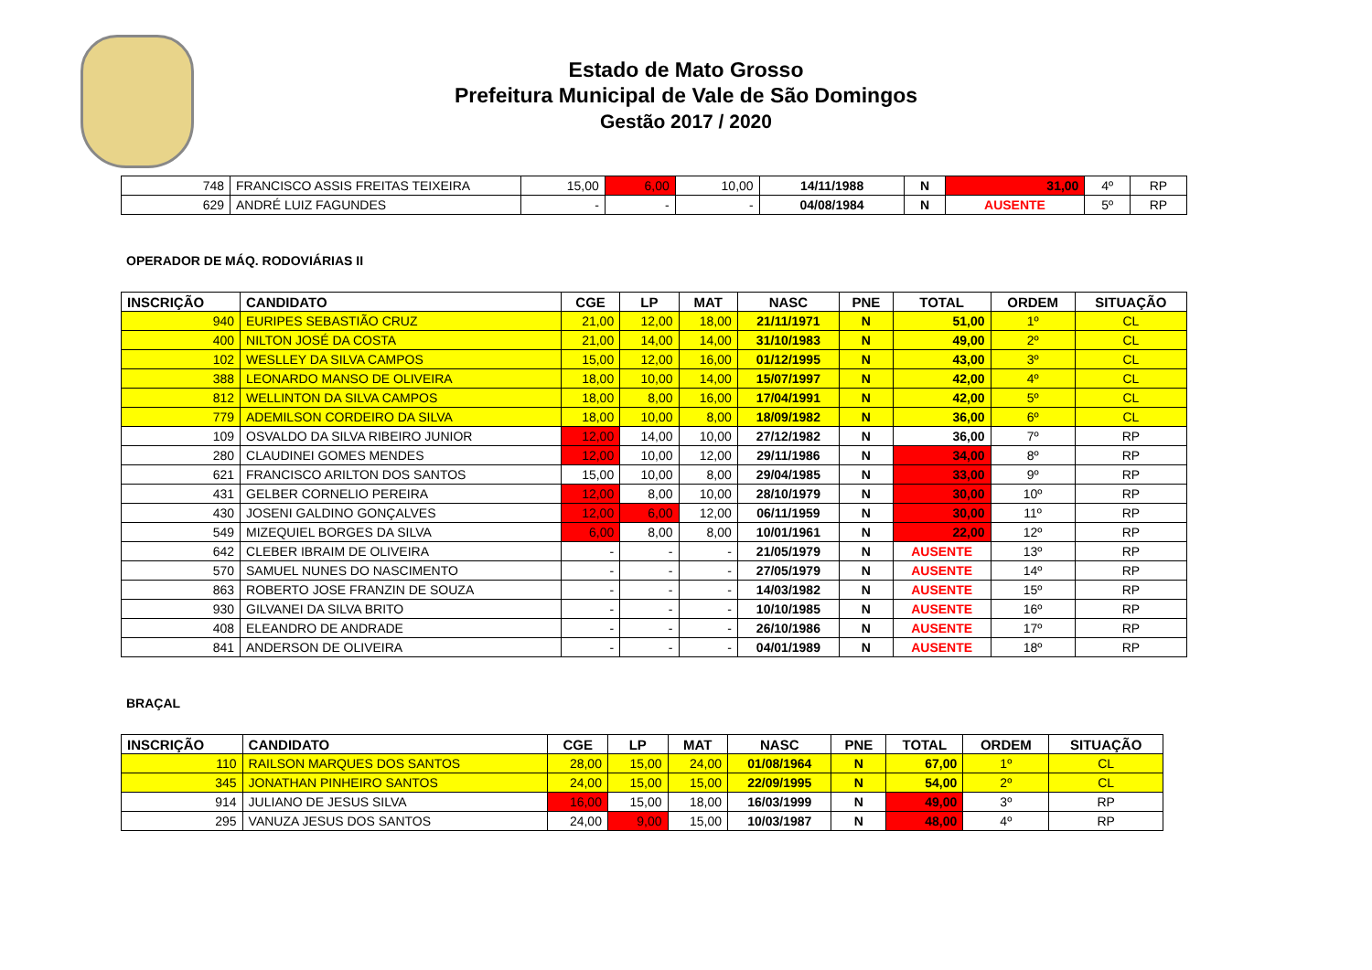Estado de Mato Grosso
Prefeitura Municipal de Vale de São Domingos
Gestão 2017 / 2020
| 748 | FRANCISCO ASSIS FREITAS TEIXEIRA | 15,00 | 6,00 | 10,00 | 14/11/1988 | N | 31,00 | 4º | RP |
| 629 | ANDRÉ LUIZ FAGUNDES | - | - | - | 04/08/1984 | N | AUSENTE | 5º | RP |
OPERADOR DE MÁQ. RODOVIÁRIAS II
| INSCRIÇÃO | CANDIDATO | CGE | LP | MAT | NASC | PNE | TOTAL | ORDEM | SITUAÇÃO |
| --- | --- | --- | --- | --- | --- | --- | --- | --- | --- |
| 940 | EURIPES SEBASTIÃO CRUZ | 21,00 | 12,00 | 18,00 | 21/11/1971 | N | 51,00 | 1º | CL |
| 400 | NILTON JOSÉ DA COSTA | 21,00 | 14,00 | 14,00 | 31/10/1983 | N | 49,00 | 2º | CL |
| 102 | WESLLEY DA SILVA CAMPOS | 15,00 | 12,00 | 16,00 | 01/12/1995 | N | 43,00 | 3º | CL |
| 388 | LEONARDO MANSO DE OLIVEIRA | 18,00 | 10,00 | 14,00 | 15/07/1997 | N | 42,00 | 4º | CL |
| 812 | WELLINTON DA SILVA CAMPOS | 18,00 | 8,00 | 16,00 | 17/04/1991 | N | 42,00 | 5º | CL |
| 779 | ADEMILSON CORDEIRO DA SILVA | 18,00 | 10,00 | 8,00 | 18/09/1982 | N | 36,00 | 6º | CL |
| 109 | OSVALDO DA SILVA RIBEIRO JUNIOR | 12,00 | 14,00 | 10,00 | 27/12/1982 | N | 36,00 | 7º | RP |
| 280 | CLAUDINEI GOMES MENDES | 12,00 | 10,00 | 12,00 | 29/11/1986 | N | 34,00 | 8º | RP |
| 621 | FRANCISCO ARILTON DOS SANTOS | 15,00 | 10,00 | 8,00 | 29/04/1985 | N | 33,00 | 9º | RP |
| 431 | GELBER CORNELIO PEREIRA | 12,00 | 8,00 | 10,00 | 28/10/1979 | N | 30,00 | 10º | RP |
| 430 | JOSENI GALDINO GONÇALVES | 12,00 | 6,00 | 12,00 | 06/11/1959 | N | 30,00 | 11º | RP |
| 549 | MIZEQUIEL BORGES DA SILVA | 6,00 | 8,00 | 8,00 | 10/01/1961 | N | 22,00 | 12º | RP |
| 642 | CLEBER IBRAIM DE OLIVEIRA | - | - | - | 21/05/1979 | N | AUSENTE | 13º | RP |
| 570 | SAMUEL NUNES DO NASCIMENTO | - | - | - | 27/05/1979 | N | AUSENTE | 14º | RP |
| 863 | ROBERTO JOSE FRANZIN DE SOUZA | - | - | - | 14/03/1982 | N | AUSENTE | 15º | RP |
| 930 | GILVANEI DA SILVA BRITO | - | - | - | 10/10/1985 | N | AUSENTE | 16º | RP |
| 408 | ELEANDRO DE ANDRADE | - | - | - | 26/10/1986 | N | AUSENTE | 17º | RP |
| 841 | ANDERSON DE OLIVEIRA | - | - | - | 04/01/1989 | N | AUSENTE | 18º | RP |
BRAÇAL
| INSCRIÇÃO | CANDIDATO | CGE | LP | MAT | NASC | PNE | TOTAL | ORDEM | SITUAÇÃO |
| --- | --- | --- | --- | --- | --- | --- | --- | --- | --- |
| 110 | RAILSON MARQUES DOS SANTOS | 28,00 | 15,00 | 24,00 | 01/08/1964 | N | 67,00 | 1º | CL |
| 345 | JONATHAN PINHEIRO SANTOS | 24,00 | 15,00 | 15,00 | 22/09/1995 | N | 54,00 | 2º | CL |
| 914 | JULIANO DE JESUS SILVA | 16,00 | 15,00 | 18,00 | 16/03/1999 | N | 49,00 | 3º | RP |
| 295 | VANUZA JESUS DOS SANTOS | 24,00 | 9,00 | 15,00 | 10/03/1987 | N | 48,00 | 4º | RP |